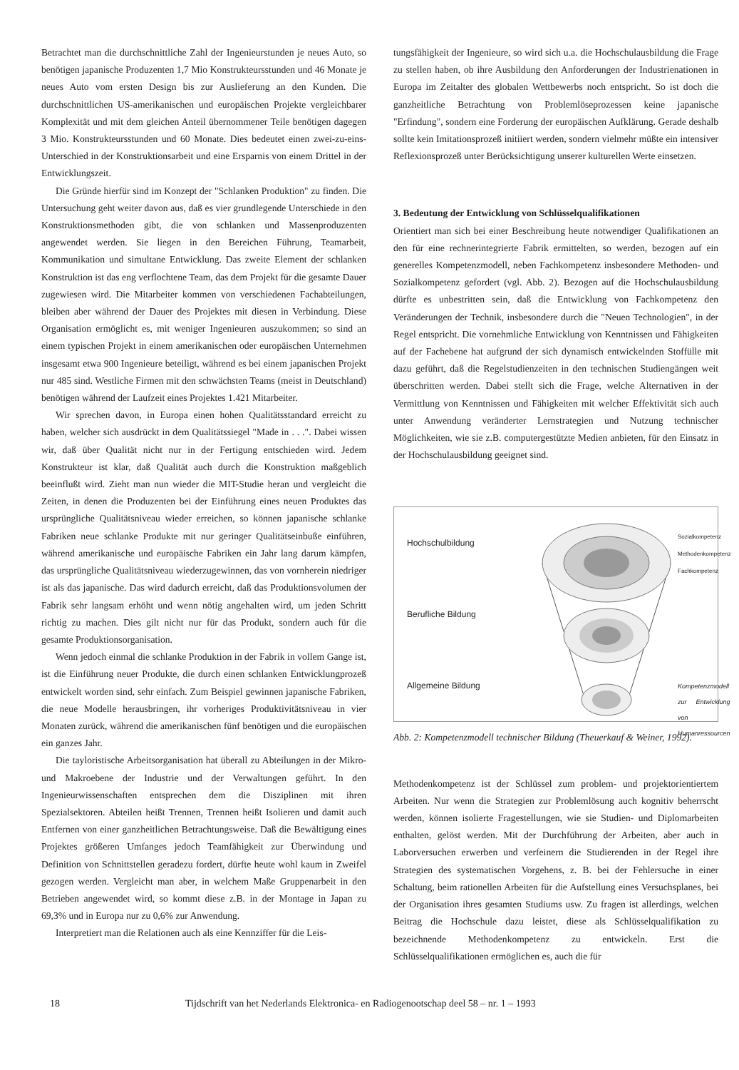Betrachtet man die durchschnittliche Zahl der Ingenieurstunden je neues Auto, so benötigen japanische Produzenten 1,7 Mio Konstrukteursstunden und 46 Monate je neues Auto vom ersten Design bis zur Auslieferung an den Kunden. Die durchschnittlichen US-amerikanischen und europäischen Projekte vergleichbarer Komplexität und mit dem gleichen Anteil übernommener Teile benötigen dagegen 3 Mio. Konstrukteursstunden und 60 Monate. Dies bedeutet einen zwei-zu-eins-Unterschied in der Konstruktionsarbeit und eine Ersparnis von einem Drittel in der Entwicklungszeit.
Die Gründe hierfür sind im Konzept der "Schlanken Produktion" zu finden. Die Untersuchung geht weiter davon aus, daß es vier grundlegende Unterschiede in den Konstruktionsmethoden gibt, die von schlanken und Massenproduzenten angewendet werden. Sie liegen in den Bereichen Führung, Teamarbeit, Kommunikation und simultane Entwicklung. Das zweite Element der schlanken Konstruktion ist das eng verflochtene Team, das dem Projekt für die gesamte Dauer zugewiesen wird. Die Mitarbeiter kommen von verschiedenen Fachabteilungen, bleiben aber während der Dauer des Projektes mit diesen in Verbindung. Diese Organisation ermöglicht es, mit weniger Ingenieuren auszukommen; so sind an einem typischen Projekt in einem amerikanischen oder europäischen Unternehmen insgesamt etwa 900 Ingenieure beteiligt, während es bei einem japanischen Projekt nur 485 sind. Westliche Firmen mit den schwächsten Teams (meist in Deutschland) benötigen während der Laufzeit eines Projektes 1.421 Mitarbeiter.
Wir sprechen davon, in Europa einen hohen Qualitätsstandard erreicht zu haben, welcher sich ausdrückt in dem Qualitätssiegel "Made in . . .". Dabei wissen wir, daß über Qualität nicht nur in der Fertigung entschieden wird. Jedem Konstrukteur ist klar, daß Qualität auch durch die Konstruktion maßgeblich beeinflußt wird. Zieht man nun wieder die MIT-Studie heran und vergleicht die Zeiten, in denen die Produzenten bei der Einführung eines neuen Produktes das ursprüngliche Qualitätsniveau wieder erreichen, so können japanische schlanke Fabriken neue schlanke Produkte mit nur geringer Qualitätseinbuße einführen, während amerikanische und europäische Fabriken ein Jahr lang darum kämpfen, das ursprüngliche Qualitätsniveau wiederzugewinnen, das von vornherein niedriger ist als das japanische. Das wird dadurch erreicht, daß das Produktionsvolumen der Fabrik sehr langsam erhöht und wenn nötig angehalten wird, um jeden Schritt richtig zu machen. Dies gilt nicht nur für das Produkt, sondern auch für die gesamte Produktionsorganisation.
Wenn jedoch einmal die schlanke Produktion in der Fabrik in vollem Gange ist, ist die Einführung neuer Produkte, die durch einen schlanken Entwicklungprozeß entwickelt worden sind, sehr einfach. Zum Beispiel gewinnen japanische Fabriken, die neue Modelle herausbringen, ihr vorheriges Produktivitätsniveau in vier Monaten zurück, während die amerikanischen fünf benötigen und die europäischen ein ganzes Jahr.
Die tayloristische Arbeitsorganisation hat überall zu Abteilungen in der Mikro- und Makroebene der Industrie und der Verwaltungen geführt. In den Ingenieurwissenschaften entsprechen dem die Disziplinen mit ihren Spezialsektoren. Abteilen heißt Trennen, Trennen heißt Isolieren und damit auch Entfernen von einer ganzheitlichen Betrachtungsweise. Daß die Bewältigung eines Projektes größeren Umfanges jedoch Teamfähigkeit zur Überwindung und Definition von Schnittstellen geradezu fordert, dürfte heute wohl kaum in Zweifel gezogen werden. Vergleicht man aber, in welchem Maße Gruppenarbeit in den Betrieben angewendet wird, so kommt diese z.B. in der Montage in Japan zu 69,3% und in Europa nur zu 0,6% zur Anwendung.
Interpretiert man die Relationen auch als eine Kennziffer für die Leis-
tungsfähigkeit der Ingenieure, so wird sich u.a. die Hochschulausbildung die Frage zu stellen haben, ob ihre Ausbildung den Anforderungen der Industrienationen in Europa im Zeitalter des globalen Wettbewerbs noch entspricht. So ist doch die ganzheitliche Betrachtung von Problemlöseprozessen keine japanische "Erfindung", sondern eine Forderung der europäischen Aufklärung. Gerade deshalb sollte kein Imitationsprozeß initiiert werden, sondern vielmehr müßte ein intensiver Reflexionsprozeß unter Berücksichtigung unserer kulturellen Werte einsetzen.
3. Bedeutung der Entwicklung von Schlüsselqualifikationen
Orientiert man sich bei einer Beschreibung heute notwendiger Qualifikationen an den für eine rechnerintegrierte Fabrik ermittelten, so werden, bezogen auf ein generelles Kompetenzmodell, neben Fachkompetenz insbesondere Methoden- und Sozialkompetenz gefordert (vgl. Abb. 2). Bezogen auf die Hochschulausbildung dürfte es unbestritten sein, daß die Entwicklung von Fachkompetenz den Veränderungen der Technik, insbesondere durch die "Neuen Technologien", in der Regel entspricht. Die vornehmliche Entwicklung von Kenntnissen und Fähigkeiten auf der Fachebene hat aufgrund der sich dynamisch entwickelnden Stoffülle mit dazu geführt, daß die Regelstudienzeiten in den technischen Studiengängen weit überschritten werden. Dabei stellt sich die Frage, welche Alternativen in der Vermittlung von Kenntnissen und Fähigkeiten mit welcher Effektivität sich auch unter Anwendung veränderter Lernstrategien und Nutzung technischer Möglichkeiten, wie sie z.B. computergestützte Medien anbieten, für den Einsatz in der Hochschulausbildung geeignet sind.
Hochschulbildung
Berufliche Bildung
Allgemeine Bildung
Sozialkompetenz
Methodenkompetenz
Fachkompetenz
Kompetenzmodell
zur Entwicklung von
Humanressourcen
Abb. 2: Kompetenzmodell technischer Bildung (Theuerkauf & Weiner, 1992).
Methodenkompetenz ist der Schlüssel zum problem- und projektorientiertem Arbeiten. Nur wenn die Strategien zur Problemlösung auch kognitiv beherrscht werden, können isolierte Fragestellungen, wie sie Studien- und Diplomarbeiten enthalten, gelöst werden. Mit der Durchführung der Arbeiten, aber auch in Laborversuchen erwerben und verfeinern die Studierenden in der Regel ihre Strategien des systematischen Vorgehens, z. B. bei der Fehlersuche in einer Schaltung, beim rationellen Arbeiten für die Aufstellung eines Versuchsplanes, bei der Organisation ihres gesamten Studiums usw. Zu fragen ist allerdings, welchen Beitrag die Hochschule dazu leistet, diese als Schlüsselqualifikation zu bezeichnende Methodenkompetenz zu entwickeln. Erst die Schlüsselqualifikationen ermöglichen es, auch die für
18 Tijdschrift van het Nederlands Elektronica- en Radiogenootschap deel 58 – nr. 1 – 1993